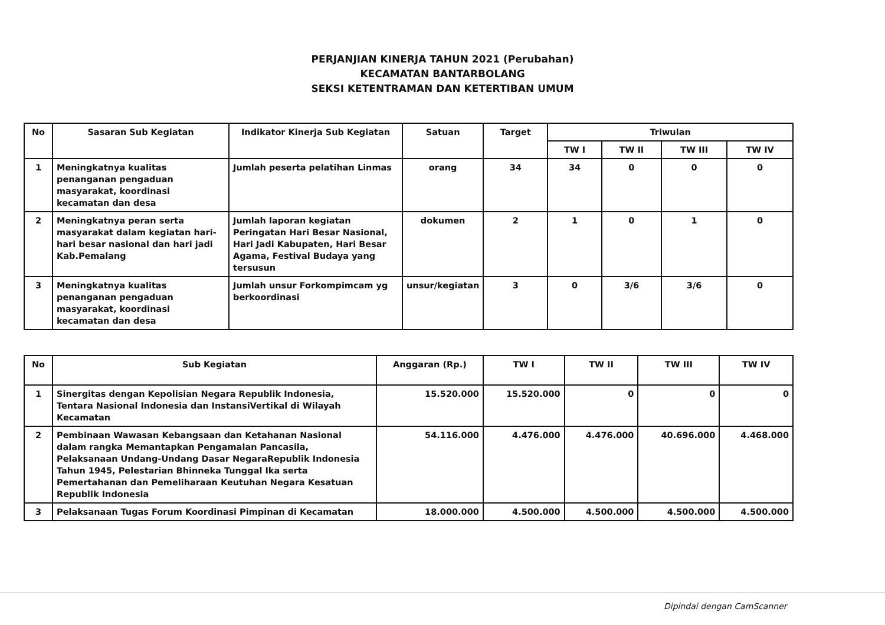PERJANJIAN KINERJA TAHUN 2021 (Perubahan)
KECAMATAN BANTARBOLANG
SEKSI KETENTRAMAN DAN KETERTIBAN UMUM
| No | Sasaran Sub Kegiatan | Indikator Kinerja Sub Kegiatan | Satuan | Target | Triwulan | | | |
| --- | --- | --- | --- | --- | --- | --- | --- | --- |
| | | | | | TW I | TW II | TW III | TW IV |
| 1 | Meningkatnya kualitas penanganan pengaduan masyarakat, koordinasi kecamatan dan desa | Jumlah peserta pelatihan Linmas | orang | 34 | 34 | 0 | 0 | 0 |
| 2 | Meningkatnya peran serta masyarakat dalam kegiatan hari-hari besar nasional dan hari jadi Kab.Pemalang | Jumlah laporan kegiatan Peringatan Hari Besar Nasional, Hari Jadi Kabupaten, Hari Besar Agama, Festival Budaya yang tersusun | dokumen | 2 | 1 | 0 | 1 | 0 |
| 3 | Meningkatnya kualitas penanganan pengaduan masyarakat, koordinasi kecamatan dan desa | Jumlah unsur Forkompimcam yg berkoordinasi | unsur/kegiatan | 3 | 0 | 3/6 | 3/6 | 0 |
| No | Sub Kegiatan | Anggaran (Rp.) | TW I | TW II | TW III | TW IV |
| --- | --- | --- | --- | --- | --- | --- |
| 1 | Sinergitas dengan Kepolisian Negara Republik Indonesia, Tentara Nasional Indonesia dan InstansiVertikal di Wilayah Kecamatan | 15.520.000 | 15.520.000 | 0 | 0 | 0 |
| 2 | Pembinaan Wawasan Kebangsaan dan Ketahanan Nasional dalam rangka Memantapkan Pengamalan Pancasila, Pelaksanaan Undang-Undang Dasar NegaraRepublik Indonesia Tahun 1945, Pelestarian Bhinneka Tunggal Ika serta Pemertahanan dan Pemeliharaan Keutuhan Negara Kesatuan Republik Indonesia | 54.116.000 | 4.476.000 | 4.476.000 | 40.696.000 | 4.468.000 |
| 3 | Pelaksanaan Tugas Forum Koordinasi Pimpinan di Kecamatan | 18.000.000 | 4.500.000 | 4.500.000 | 4.500.000 | 4.500.000 |
Dipindai dengan CamScanner